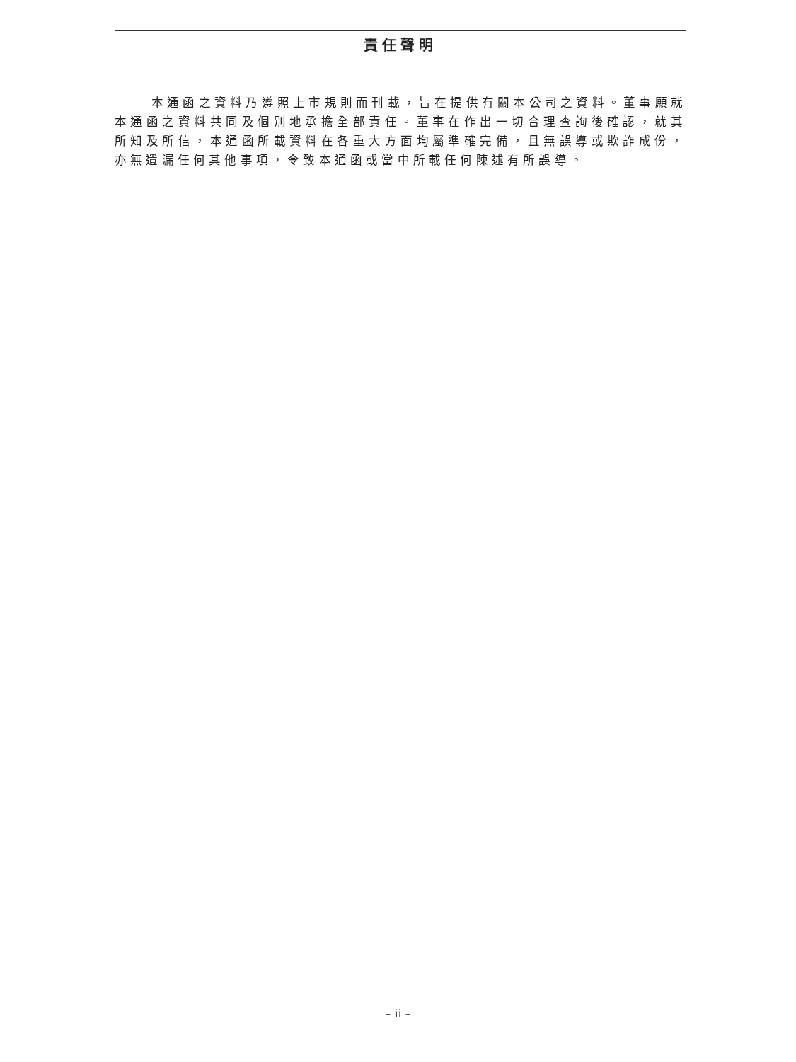責任聲明
本通函之資料乃遵照上市規則而刊載，旨在提供有關本公司之資料。董事願就本通函之資料共同及個別地承擔全部責任。董事在作出一切合理查詢後確認，就其所知及所信，本通函所載資料在各重大方面均屬準確完備，且無誤導或欺詐成份，亦無遺漏任何其他事項，令致本通函或當中所載任何陳述有所誤導。
– ii –